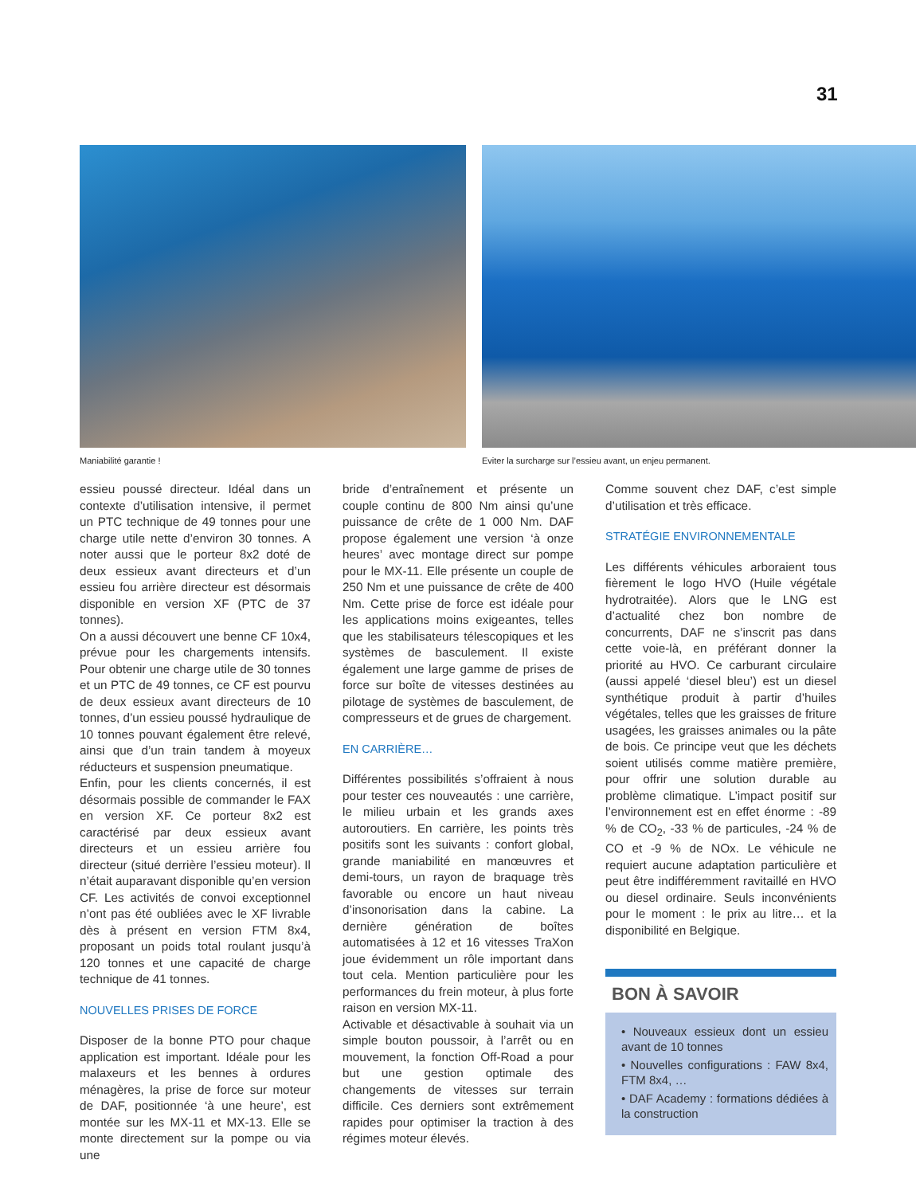31
Maniabilité garantie ! Eviter la surcharge sur l’essieu avant, un enjeu permanent.
essieu poussé directeur. Idéal dans un contexte d’utilisation intensive, il permet un PTC technique de 49 tonnes pour une charge utile nette d’environ 30 tonnes. A noter aussi que le porteur 8x2 doté de deux essieux avant directeurs et d’un essieu fou arrière directeur est désormais disponible en version XF (PTC de 37 tonnes).
On a aussi découvert une benne CF 10x4, prévue pour les chargements intensifs. Pour obtenir une charge utile de 30 tonnes et un PTC de 49 tonnes, ce CF est pourvu de deux essieux avant directeurs de 10 tonnes, d’un essieu poussé hydraulique de 10 tonnes pouvant également être relevé, ainsi que d’un train tandem à moyeux réducteurs et suspension pneumatique.
Enfin, pour les clients concernés, il est désormais possible de commander le FAX en version XF. Ce porteur 8x2 est caractérisé par deux essieux avant directeurs et un essieu arrière fou directeur (situé derrière l’essieu moteur). Il n’était auparavant disponible qu’en version CF. Les activités de convoi exceptionnel n’ont pas été oubliées avec le XF livrable dès à présent en version FTM 8x4, proposant un poids total roulant jusqu’à 120 tonnes et une capacité de charge technique de 41 tonnes.
NOUVELLES PRISES DE FORCE
Disposer de la bonne PTO pour chaque application est important. Idéale pour les malaxeurs et les bennes à ordures ménagères, la prise de force sur moteur de DAF, positionnée ‘à une heure’, est montée sur les MX-11 et MX-13. Elle se monte directement sur la pompe ou via une
bride d’entraînement et présente un couple continu de 800 Nm ainsi qu’une puissance de crête de 1 000 Nm. DAF propose également une version ‘à onze heures’ avec montage direct sur pompe pour le MX-11. Elle présente un couple de 250 Nm et une puissance de crête de 400 Nm. Cette prise de force est idéale pour les applications moins exigeantes, telles que les stabilisateurs télescopiques et les systèmes de basculement. Il existe également une large gamme de prises de force sur boîte de vitesses destinées au pilotage de systèmes de basculement, de compresseurs et de grues de chargement.
EN CARRIÈRE…
Différentes possibilités s’offraient à nous pour tester ces nouveautés : une carrière, le milieu urbain et les grands axes autoroutiers. En carrière, les points très positifs sont les suivants : confort global, grande maniabilité en manœuvres et demi-tours, un rayon de braquage très favorable ou encore un haut niveau d’insonorisation dans la cabine. La dernière génération de boîtes automatisées à 12 et 16 vitesses TraXon joue évidemment un rôle important dans tout cela. Mention particulière pour les performances du frein moteur, à plus forte raison en version MX-11.
Activable et désactivable à souhait via un simple bouton poussoir, à l’arrêt ou en mouvement, la fonction Off-Road a pour but une gestion optimale des changements de vitesses sur terrain difficile. Ces derniers sont extrêmement rapides pour optimiser la traction à des régimes moteur élevés.
Comme souvent chez DAF, c’est simple d’utilisation et très efficace.
STRATÉGIE ENVIRONNEMENTALE
Les différents véhicules arboraient tous fièrement le logo HVO (Huile végétale hydrotraitée). Alors que le LNG est d’actualité chez bon nombre de concurrents, DAF ne s’inscrit pas dans cette voie-là, en préférant donner la priorité au HVO. Ce carburant circulaire (aussi appelé ‘diesel bleu’) est un diesel synthétique produit à partir d’huiles végétales, telles que les graisses de friture usagées, les graisses animales ou la pâte de bois. Ce principe veut que les déchets soient utilisés comme matière première, pour offrir une solution durable au problème climatique. L’impact positif sur l’environnement est en effet énorme : -89 % de CO<sub>2</sub>, -33 % de particules, -24 % de CO et -9 % de NOx. Le véhicule ne requiert aucune adaptation particulière et peut être indifféremment ravitaillé en HVO ou diesel ordinaire. Seuls inconvénients pour le moment : le prix au litre… et la disponibilité en Belgique.
BON À SAVOIR
• Nouveaux essieux dont un essieu avant de 10 tonnes
• Nouvelles configurations : FAW 8x4, FTM 8x4, …
• DAF Academy : formations dédiées à la construction